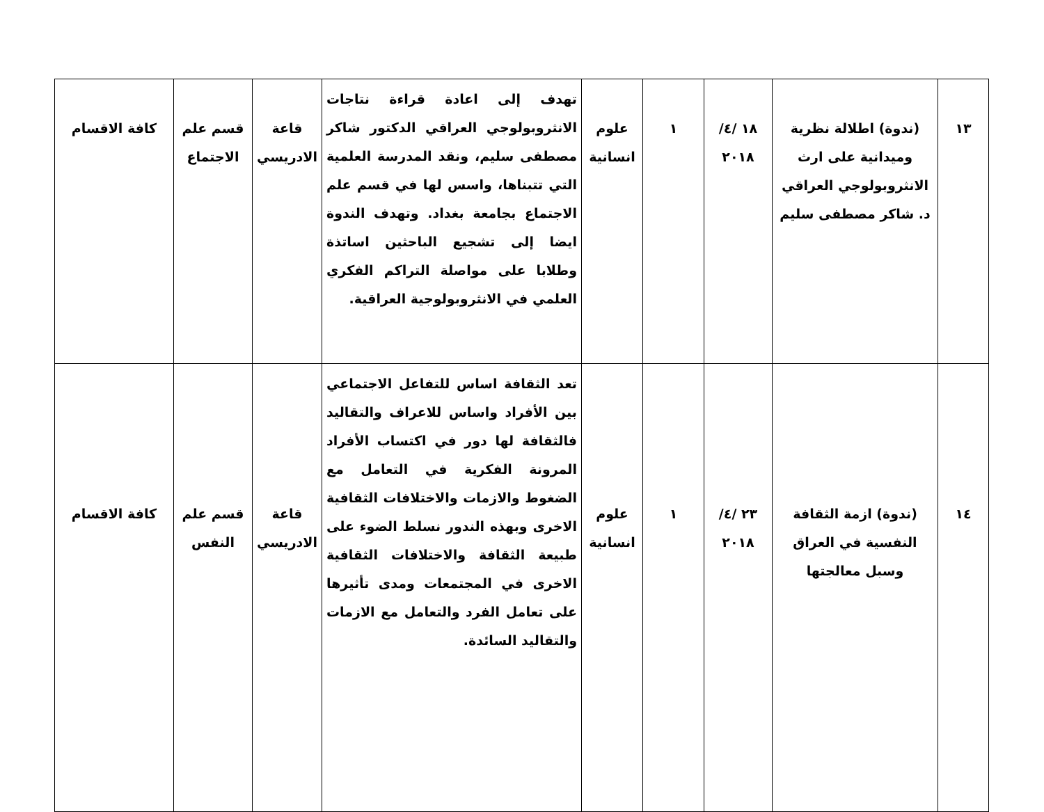| ١٣ | (ندوة) اطلالة نظرية وميدانية على ارث الانثروبولوجي العراقي د. شاكر مصطفى سليم | ١٨ /٤/ ٢٠١٨ | ١ | علوم انسانية | تهدف إلى اعادة قراءة نتاجات الانثروبولوجي العراقي الدكتور شاكر مصطفى سليم، ونقد المدرسة العلمية التي تتبناها، واسس لها في قسم علم الاجتماع بجامعة بغداد. وتهدف الندوة ايضا إلى تشجيع الباحثين اساتذة وطلابا على مواصلة التراكم الفكري العلمي في الانثروبولوجية العراقية. | قاعة الادريسي | قسم علم الاجتماع | كافة الاقسام |
| ١٤ | (ندوة) ازمة الثقافة النفسية في العراق وسبل معالجتها | ٢٣ /٤/ ٢٠١٨ | ١ | علوم انسانية | تعد الثقافة اساس للتفاعل الاجتماعي بين الأفراد واساس للاعراف والتقاليد فالثقافة لها دور في اكتساب الأفراد المرونة الفكرية في التعامل مع الضغوط والازمات والاختلافات الثقافية الاخرى وبهذه الندور نسلط الضوء على طبيعة الثقافة والاختلافات الثقافية الاخرى في المجتمعات ومدى تأثيرها على تعامل الفرد والتعامل مع الازمات والتقاليد السائدة. | قاعة الادريسي | قسم علم النفس | كافة الاقسام |